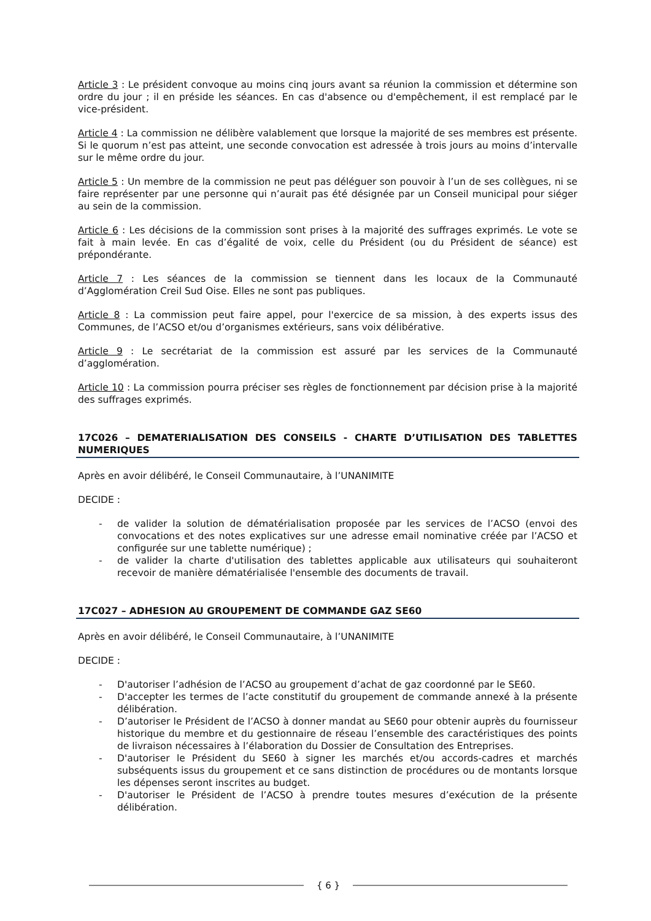Article 3 : Le président convoque au moins cinq jours avant sa réunion la commission et détermine son ordre du jour ; il en préside les séances. En cas d'absence ou d'empêchement, il est remplacé par le vice-président.
Article 4 : La commission ne délibère valablement que lorsque la majorité de ses membres est présente. Si le quorum n’est pas atteint, une seconde convocation est adressée à trois jours au moins d’intervalle sur le même ordre du jour.
Article 5 : Un membre de la commission ne peut pas déléguer son pouvoir à l’un de ses collègues, ni se faire représenter par une personne qui n’aurait pas été désignée par un Conseil municipal pour siéger au sein de la commission.
Article 6 : Les décisions de la commission sont prises à la majorité des suffrages exprimés. Le vote se fait à main levée. En cas d’égalité de voix, celle du Président (ou du Président de séance) est prépondérante.
Article 7 : Les séances de la commission se tiennent dans les locaux de la Communauté d’Agglomération Creil Sud Oise. Elles ne sont pas publiques.
Article 8 : La commission peut faire appel, pour l'exercice de sa mission, à des experts issus des Communes, de l’ACSO et/ou d’organismes extérieurs, sans voix délibérative.
Article 9 : Le secrétariat de la commission est assuré par les services de la Communauté d’agglomération.
Article 10 : La commission pourra préciser ses règles de fonctionnement par décision prise à la majorité des suffrages exprimés.
17C026 – DEMATERIALISATION DES CONSEILS - CHARTE D’UTILISATION DES TABLETTES NUMERIQUES
Après en avoir délibéré, le Conseil Communautaire, à l’UNANIMITE
DECIDE :
- de valider la solution de dématérialisation proposée par les services de l’ACSO (envoi des convocations et des notes explicatives sur une adresse email nominative créée par l’ACSO et configurée sur une tablette numérique) ;
- de valider la charte d'utilisation des tablettes applicable aux utilisateurs qui souhaiteront recevoir de manière dématérialisée l'ensemble des documents de travail.
17C027 – ADHESION AU GROUPEMENT DE COMMANDE GAZ SE60
Après en avoir délibéré, le Conseil Communautaire, à l’UNANIMITE
DECIDE :
- D'autoriser l’adhésion de l’ACSO au groupement d’achat de gaz coordonné par le SE60.
- D'accepter les termes de l’acte constitutif du groupement de commande annexé à la présente délibération.
- D’autoriser le Président de l’ACSO à donner mandat au SE60 pour obtenir auprès du fournisseur historique du membre et du gestionnaire de réseau l’ensemble des caractéristiques des points de livraison nécessaires à l’élaboration du Dossier de Consultation des Entreprises.
- D'autoriser le Président du SE60 à signer les marchés et/ou accords-cadres et marchés subséquents issus du groupement et ce sans distinction de procédures ou de montants lorsque les dépenses seront inscrites au budget.
- D'autoriser le Président de l’ACSO à prendre toutes mesures d’exécution de la présente délibération.
{ 6 }